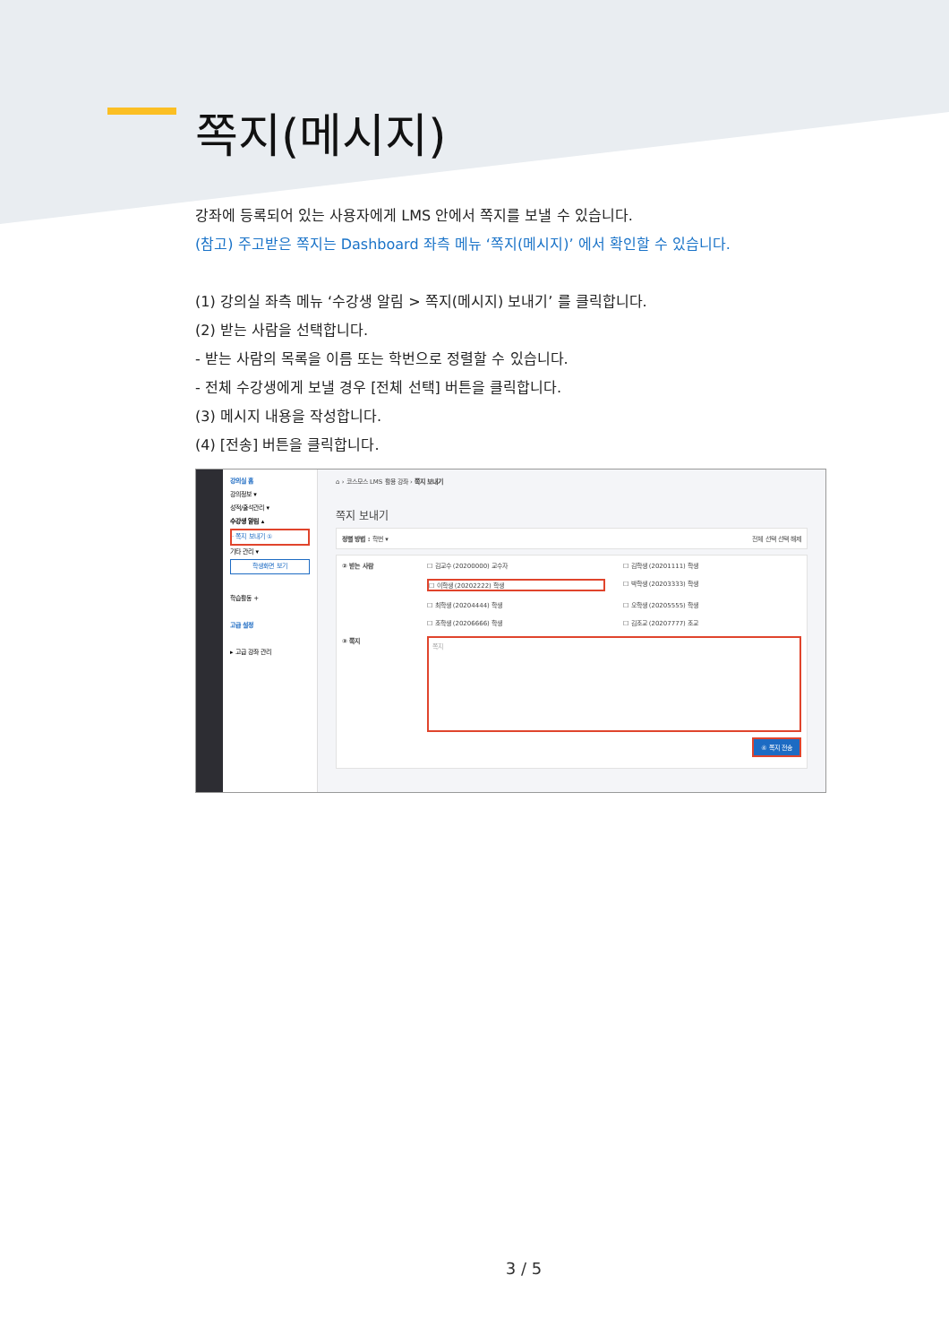쪽지(메시지)
강좌에 등록되어 있는 사용자에게 LMS 안에서 쪽지를 보낼 수 있습니다.
(참고) 주고받은 쪽지는 Dashboard 좌측 메뉴 ‘쪽지(메시지)’ 에서 확인할 수 있습니다.
(1) 강의실 좌측 메뉴 ‘수강생 알림 > 쪽지(메시지) 보내기’ 를 클릭합니다.
(2) 받는 사람을 선택합니다.
- 받는 사람의 목록을 이름 또는 학번으로 정렬할 수 있습니다.
- 전체 수강생에게 보낼 경우 [전체 선택] 버튼을 클릭합니다.
(3) 메시지 내용을 작성합니다.
(4) [전송] 버튼을 클릭합니다.
강의실 홈
강의정보 ▾
성적/출석관리 ▾
수강생 알림 ▴
· 쪽지 보내기 ①
기타 관리 ▾
학생화면 보기
학습활동 +
고급 설정
▸ 고급 강좌 관리
⌂ › 코스모스 LMS 활용 강좌 › 쪽지 보내기
쪽지 보내기
정렬 방법 : 학번 ▾ 전체 선택 선택 해제
② 받는 사람
☐ 김교수 (20200000) 교수자
☐ 김학생 (20201111) 학생
☐ 이학생 (20202222) 학생
☐ 박학생 (20203333) 학생
☐ 최학생 (20204444) 학생
☐ 오학생 (20205555) 학생
☐ 조학생 (20206666) 학생
☐ 김조교 (20207777) 조교
③ 쪽지
쪽지
④ 쪽지 전송
3 / 5